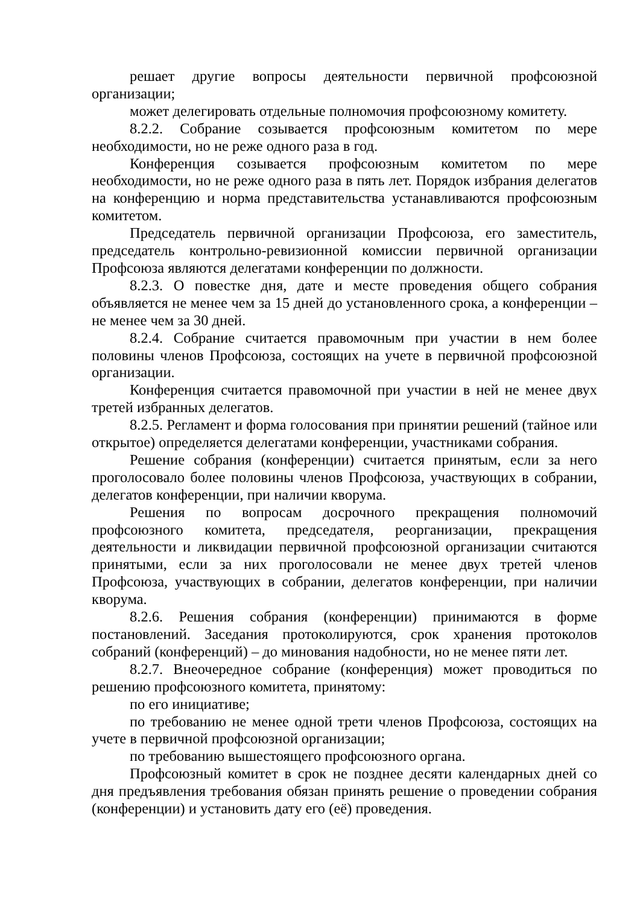решает другие вопросы деятельности первичной профсоюзной организации;
может делегировать отдельные полномочия профсоюзному комитету.
8.2.2. Собрание созывается профсоюзным комитетом по мере необходимости, но не реже одного раза в год.
Конференция созывается профсоюзным комитетом по мере необходимости, но не реже одного раза в пять лет. Порядок избрания делегатов на конференцию и норма представительства устанавливаются профсоюзным комитетом.
Председатель первичной организации Профсоюза, его заместитель, председатель контрольно-ревизионной комиссии первичной организации Профсоюза являются делегатами конференции по должности.
8.2.3. О повестке дня, дате и месте проведения общего собрания объявляется не менее чем за 15 дней до установленного срока, а конференции – не менее чем за 30 дней.
8.2.4. Собрание считается правомочным при участии в нем более половины членов Профсоюза, состоящих на учете в первичной профсоюзной организации.
Конференция считается правомочной при участии в ней не менее двух третей избранных делегатов.
8.2.5. Регламент и форма голосования при принятии решений (тайное или открытое) определяется делегатами конференции, участниками собрания.
Решение собрания (конференции) считается принятым, если за него проголосовало более половины членов Профсоюза, участвующих в собрании, делегатов конференции, при наличии кворума.
Решения по вопросам досрочного прекращения полномочий профсоюзного комитета, председателя, реорганизации, прекращения деятельности и ликвидации первичной профсоюзной организации считаются принятыми, если за них проголосовали не менее двух третей членов Профсоюза, участвующих в собрании, делегатов конференции, при наличии кворума.
8.2.6. Решения собрания (конференции) принимаются в форме постановлений. Заседания протоколируются, срок хранения протоколов собраний (конференций) – до минования надобности, но не менее пяти лет.
8.2.7. Внеочередное собрание (конференция) может проводиться по решению профсоюзного комитета, принятому:
по его инициативе;
по требованию не менее одной трети членов Профсоюза, состоящих на учете в первичной профсоюзной организации;
по требованию вышестоящего профсоюзного органа.
Профсоюзный комитет в срок не позднее десяти календарных дней со дня предъявления требования обязан принять решение о проведении собрания (конференции) и установить дату его (её) проведения.